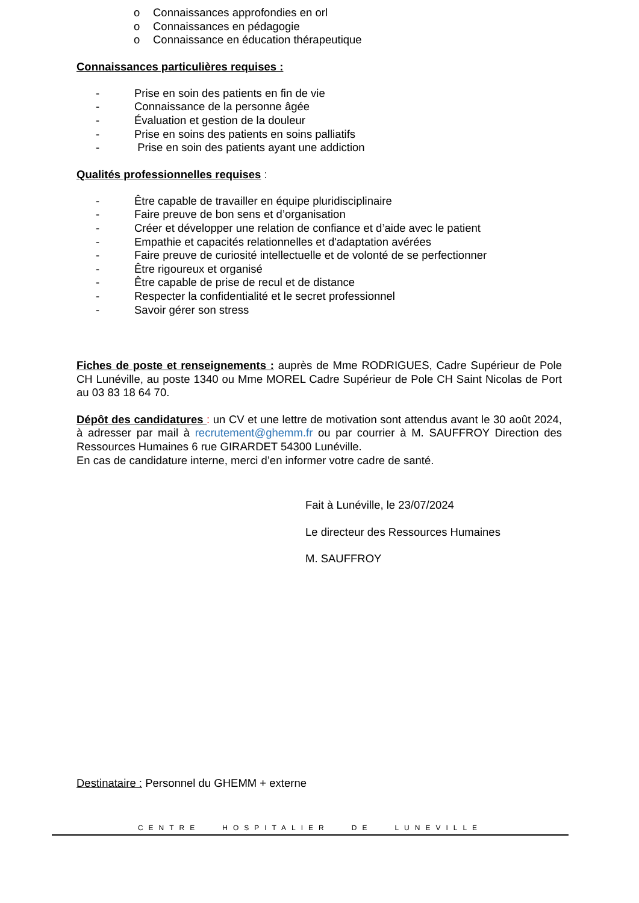o Connaissances approfondies en orl
o Connaissances en pédagogie
o Connaissance en éducation thérapeutique
Connaissances particulières requises :
- Prise en soin des patients en fin de vie
- Connaissance de la personne âgée
- Évaluation et gestion de la douleur
- Prise en soins des patients en soins palliatifs
- Prise en soin des patients ayant une addiction
Qualités professionnelles requises :
- Être capable de travailler en équipe pluridisciplinaire
- Faire preuve de bon sens et d’organisation
- Créer et développer une relation de confiance et d’aide avec le patient
- Empathie et capacités relationnelles et d'adaptation avérées
- Faire preuve de curiosité intellectuelle et de volonté de se perfectionner
- Être rigoureux et organisé
- Être capable de prise de recul et de distance
- Respecter la confidentialité et le secret professionnel
- Savoir gérer son stress
Fiches de poste et renseignements : auprès de Mme RODRIGUES, Cadre Supérieur de Pole CH Lunéville, au poste 1340 ou Mme MOREL Cadre Supérieur de Pole CH Saint Nicolas de Port au 03 83 18 64 70.
Dépôt des candidatures : un CV et une lettre de motivation sont attendus avant le 30 août 2024, à adresser par mail à recrutement@ghemm.fr ou par courrier à M. SAUFFROY Direction des Ressources Humaines 6 rue GIRARDET 54300 Lunéville.
En cas de candidature interne, merci d’en informer votre cadre de santé.
Fait à Lunéville, le 23/07/2024
Le directeur des Ressources Humaines
M. SAUFFROY
Destinataire : Personnel du GHEMM + externe
CENTRE HOSPITALIER DE LUNEVILLE